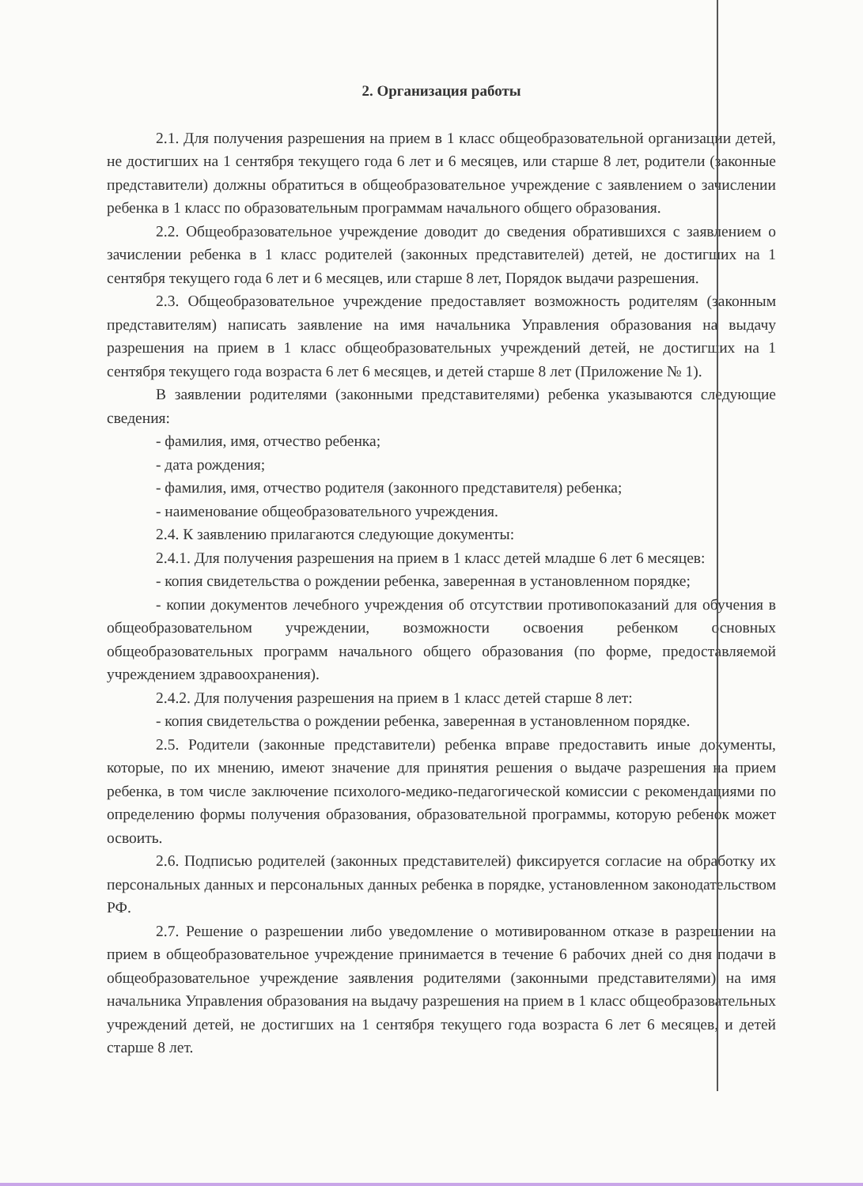2. Организация работы
2.1. Для получения разрешения на прием в 1 класс общеобразовательной организации детей, не достигших на 1 сентября текущего года 6 лет и 6 месяцев, или старше 8 лет, родители (законные представители) должны обратиться в общеобразовательное учреждение с заявлением о зачислении ребенка в 1 класс по образовательным программам начального общего образования.
2.2. Общеобразовательное учреждение доводит до сведения обратившихся с заявлением о зачислении ребенка в 1 класс родителей (законных представителей) детей, не достигших на 1 сентября текущего года 6 лет и 6 месяцев, или старше 8 лет, Порядок выдачи разрешения.
2.3. Общеобразовательное учреждение предоставляет возможность родителям (законным представителям) написать заявление на имя начальника Управления образования на выдачу разрешения на прием в 1 класс общеобразовательных учреждений детей, не достигших на 1 сентября текущего года возраста 6 лет 6 месяцев, и детей старше 8 лет (Приложение № 1).
В заявлении родителями (законными представителями) ребенка указываются следующие сведения:
- фамилия, имя, отчество ребенка;
- дата рождения;
- фамилия, имя, отчество родителя (законного представителя) ребенка;
- наименование общеобразовательного учреждения.
2.4. К заявлению прилагаются следующие документы:
2.4.1. Для получения разрешения на прием в 1 класс детей младше 6 лет 6 месяцев:
- копия свидетельства о рождении ребенка, заверенная в установленном порядке;
- копии документов лечебного учреждения об отсутствии противопоказаний для обучения в общеобразовательном учреждении, возможности освоения ребенком основных общеобразовательных программ начального общего образования (по форме, предоставляемой учреждением здравоохранения).
2.4.2. Для получения разрешения на прием в 1 класс детей старше 8 лет:
- копия свидетельства о рождении ребенка, заверенная в установленном порядке.
2.5. Родители (законные представители) ребенка вправе предоставить иные документы, которые, по их мнению, имеют значение для принятия решения о выдаче разрешения на прием ребенка, в том числе заключение психолого-медико-педагогической комиссии с рекомендациями по определению формы получения образования, образовательной программы, которую ребенок может освоить.
2.6. Подписью родителей (законных представителей) фиксируется согласие на обработку их персональных данных и персональных данных ребенка в порядке, установленном законодательством РФ.
2.7. Решение о разрешении либо уведомление о мотивированном отказе в разрешении на прием в общеобразовательное учреждение принимается в течение 6 рабочих дней со дня подачи в общеобразовательное учреждение заявления родителями (законными представителями) на имя начальника Управления образования на выдачу разрешения на прием в 1 класс общеобразовательных учреждений детей, не достигших на 1 сентября текущего года возраста 6 лет 6 месяцев, и детей старше 8 лет.